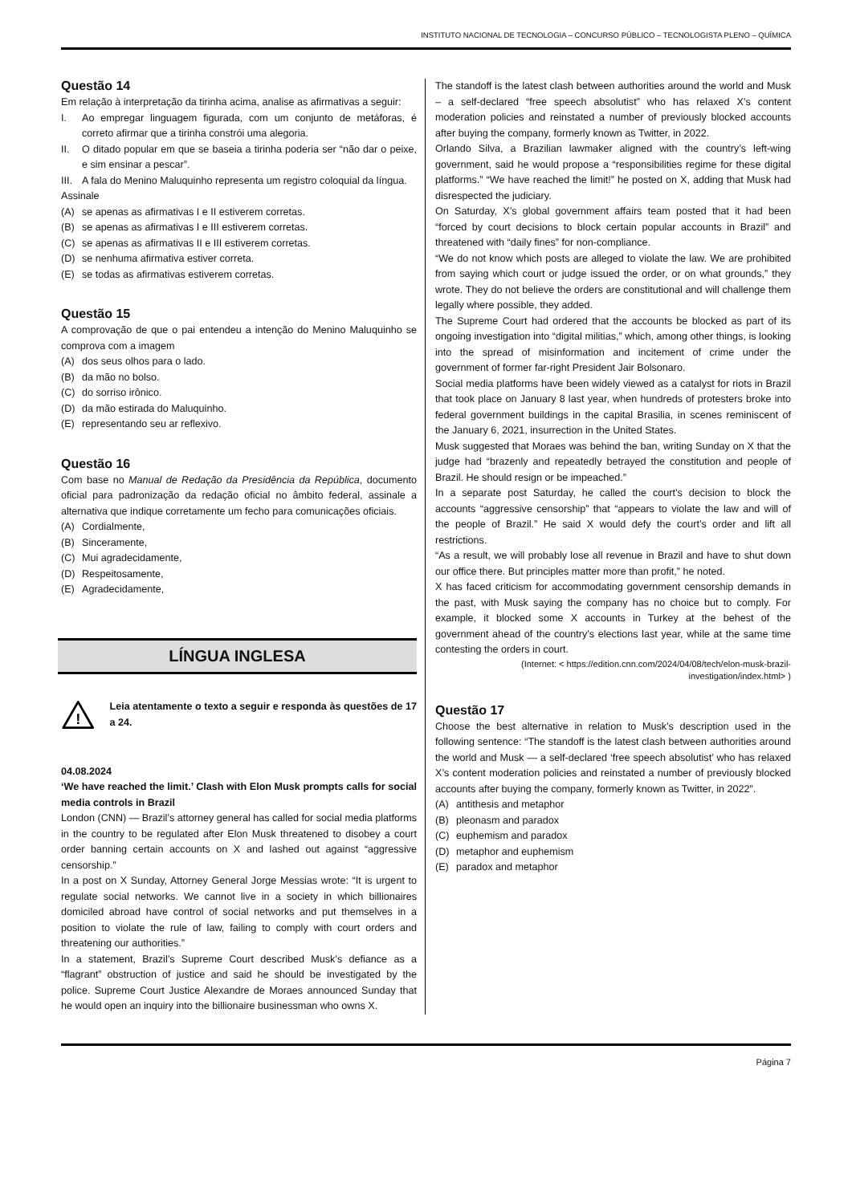INSTITUTO NACIONAL DE TECNOLOGIA – CONCURSO PÚBLICO – TECNOLOGISTA PLENO – QUÍMICA
Questão 14
Em relação à interpretação da tirinha acima, analise as afirmativas a seguir:
I.
Ao empregar linguagem figurada, com um conjunto de metáforas, é correto afirmar que a tirinha constrói uma alegoria.
II.
O ditado popular em que se baseia a tirinha poderia ser “não dar o peixe, e sim ensinar a pescar”.
III.
A fala do Menino Maluquinho representa um registro coloquial da língua.
Assinale
(A) se apenas as afirmativas I e II estiverem corretas.
(B) se apenas as afirmativas I e III estiverem corretas.
(C) se apenas as afirmativas II e III estiverem corretas.
(D) se nenhuma afirmativa estiver correta.
(E) se todas as afirmativas estiverem corretas.
Questão 15
A comprovação de que o pai entendeu a intenção do Menino Maluquinho se comprova com a imagem
(A) dos seus olhos para o lado.
(B) da mão no bolso.
(C) do sorriso irônico.
(D) da mão estirada do Maluquinho.
(E) representando seu ar reflexivo.
Questão 16
Com base no Manual de Redação da Presidência da República, documento oficial para padronização da redação oficial no âmbito federal, assinale a alternativa que indique corretamente um fecho para comunicações oficiais.
(A) Cordialmente,
(B) Sinceramente,
(C) Mui agradecidamente,
(D) Respeitosamente,
(E) Agradecidamente,
LÍNGUA INGLESA
!
Leia atentamente o texto a seguir e responda às questões de 17 a 24.
04.08.2024
‘We have reached the limit.’ Clash with Elon Musk prompts calls for social media controls in Brazil
London (CNN) — Brazil’s attorney general has called for social media platforms in the country to be regulated after Elon Musk threatened to disobey a court order banning certain accounts on X and lashed out against “aggressive censorship.”
In a post on X Sunday, Attorney General Jorge Messias wrote: “It is urgent to regulate social networks. We cannot live in a society in which billionaires domiciled abroad have control of social networks and put themselves in a position to violate the rule of law, failing to comply with court orders and threatening our authorities.”
In a statement, Brazil’s Supreme Court described Musk’s defiance as a “flagrant” obstruction of justice and said he should be investigated by the police. Supreme Court Justice Alexandre de Moraes announced Sunday that he would open an inquiry into the billionaire businessman who owns X.
The standoff is the latest clash between authorities around the world and Musk – a self-declared “free speech absolutist” who has relaxed X’s content moderation policies and reinstated a number of previously blocked accounts after buying the company, formerly known as Twitter, in 2022.
Orlando Silva, a Brazilian lawmaker aligned with the country’s left-wing government, said he would propose a “responsibilities regime for these digital platforms.” “We have reached the limit!” he posted on X, adding that Musk had disrespected the judiciary.
On Saturday, X’s global government affairs team posted that it had been “forced by court decisions to block certain popular accounts in Brazil” and threatened with “daily fines” for non-compliance.
“We do not know which posts are alleged to violate the law. We are prohibited from saying which court or judge issued the order, or on what grounds,” they wrote. They do not believe the orders are constitutional and will challenge them legally where possible, they added.
The Supreme Court had ordered that the accounts be blocked as part of its ongoing investigation into “digital militias,” which, among other things, is looking into the spread of misinformation and incitement of crime under the government of former far-right President Jair Bolsonaro.
Social media platforms have been widely viewed as a catalyst for riots in Brazil that took place on January 8 last year, when hundreds of protesters broke into federal government buildings in the capital Brasilia, in scenes reminiscent of the January 6, 2021, insurrection in the United States.
Musk suggested that Moraes was behind the ban, writing Sunday on X that the judge had “brazenly and repeatedly betrayed the constitution and people of Brazil. He should resign or be impeached.”
In a separate post Saturday, he called the court’s decision to block the accounts “aggressive censorship” that “appears to violate the law and will of the people of Brazil.” He said X would defy the court’s order and lift all restrictions.
“As a result, we will probably lose all revenue in Brazil and have to shut down our office there. But principles matter more than profit,” he noted.
X has faced criticism for accommodating government censorship demands in the past, with Musk saying the company has no choice but to comply. For example, it blocked some X accounts in Turkey at the behest of the government ahead of the country’s elections last year, while at the same time contesting the orders in court.
(Internet: < https://edition.cnn.com/2024/04/08/tech/elon-musk-brazil-investigation/index.html> )
Questão 17
Choose the best alternative in relation to Musk’s description used in the following sentence: “The standoff is the latest clash between authorities around the world and Musk — a self-declared ‘free speech absolutist’ who has relaxed X’s content moderation policies and reinstated a number of previously blocked accounts after buying the company, formerly known as Twitter, in 2022”.
(A) antithesis and metaphor
(B) pleonasm and paradox
(C) euphemism and paradox
(D) metaphor and euphemism
(E) paradox and metaphor
Página 7